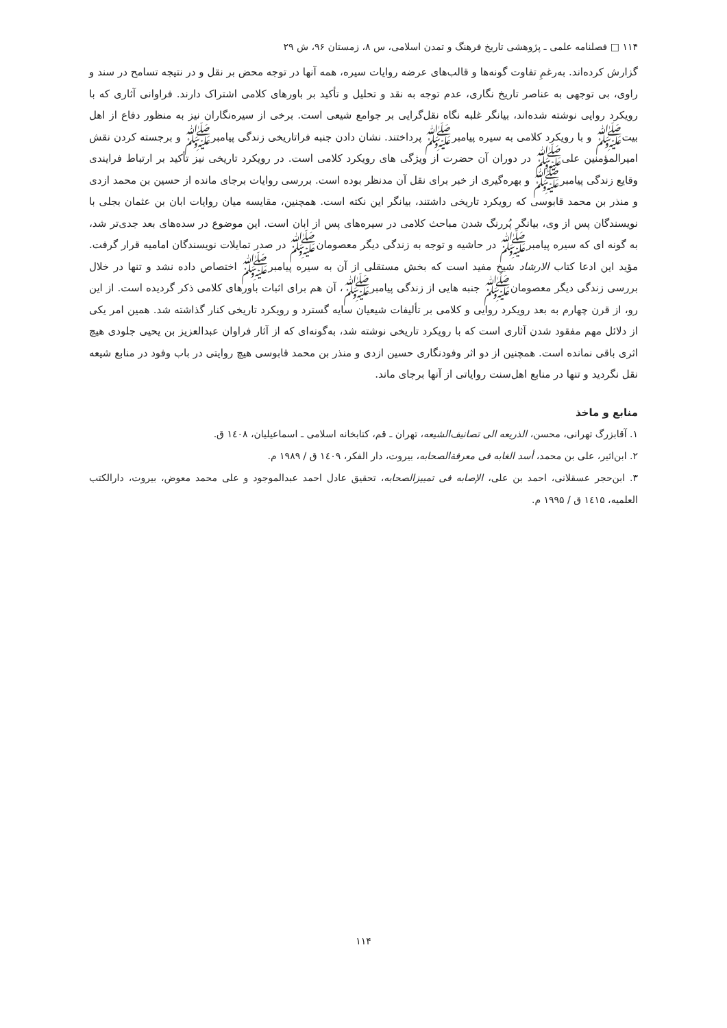۱۱۴ □ فصلنامه علمی ـ پژوهشی تاریخ فرهنگ و تمدن اسلامی، س ۸، زمستان ۹۶، ش ۲۹
گزارش کرده‌اند. به‌رغمِ تفاوت گونه‌ها و قالب‌های عرضه روایات سیره، همه آنها در توجه محض بر نقل و در نتیجه تسامح در سند و راوی، بی توجهی به عناصر تاریخ نگاری، عدم توجه به نقد و تحلیل و تأکید بر باورهای کلامی اشتراک دارند. فراوانی آثاری که با رویکرد روایی نوشته شده‌اند، بیانگر غلبه نگاه نقل‌گرایی بر جوامع شیعی است. برخی از سیره‌نگاران نیز به منظور دفاع از اهل بیت‌ﷺ و با رویکرد کلامی به سیره پیامبرﷺ پرداختند. نشان دادن جنبه فراتاریخی زندگی پیامبرﷺ و برجسته کردن نقش امیرالمؤمنین علی‌ﷺ در دوران آن حضرت از ویژگی های رویکرد کلامی است. در رویکرد تاریخی نیز تأکید بر ارتباط فرایندی وقایع زندگی پیامبرﷺ و بهره‌گیری از خبر برای نقل آن مدنظر بوده است. بررسی روایات برجای مانده از حسین بن محمد ازدی و منذر بن محمد قابوسی که رویکرد تاریخی داشتند، بیانگر این نکته است. همچنین، مقایسه میان روایات ابان بن عثمان بجلی با نویسندگان پس از وی، بیانگر پُررنگ شدن مباحث کلامی در سیره‌های پس از ابان است. این موضوع در سده‌های بعد جدی‌تر شد، به گونه ای که سیره پیامبرﷺ در حاشیه و توجه به زندگی دیگر معصومان‌ﷺ در صدر تمایلات نویسندگان امامیه قرار گرفت. مؤید این ادعا کتاب الارشاد شیخ مفید است که بخش مستقلی از آن به سیره پیامبرﷺ اختصاص داده نشد و تنها در خلال بررسی زندگی دیگر معصومان‌ﷺ جنبه هایی از زندگی پیامبرﷺ، آن هم برای اثبات باورهای کلامی ذکر گردیده است. از این رو، از قرن چهارم به بعد رویکرد روایی و کلامی بر تألیفات شیعیان سایه گسترد و رویکرد تاریخی کنار گذاشته شد. همین امر یکی از دلائل مهم مفقود شدن آثاری است که با رویکرد تاریخی نوشته شد، به‌گونه‌ای که از آثار فراوان عبدالعزیز بن یحیی جلودی هیچ اثری باقی نمانده است. همچنین از دو اثر وفودنگاری حسین ازدی و منذر بن محمد قابوسی هیچ روایتی در باب وفود در منابع شیعه نقل نگردید و تنها در منابع اهل‌سنت روایاتی از آنها برجای ماند.
منابع و ماخذ
۱. آقابزرگ تهرانی، محسن، الذریعه الی تصانیف‌الشیعه، تهران ـ قم، کتابخانه اسلامی ـ اسماعیلیان، ۱٤۰۸ ق.
۲. ابن‌اثیر، علی بن محمد، أسد الغابه فی معرفة‌الصحابه، بیروت، دار الفکر، ۱٤۰۹ ق / ۱۹۸۹ م.
۳. ابن‌حجر عسقلانی، احمد بن علی، الإصابه فی تمییزالصحابه، تحقیق عادل احمد عبدالموجود و علی محمد معوض، بیروت، دارالکتب العلمیه، ۱٤۱۵ ق / ۱۹۹۵ م.
۱۱۴